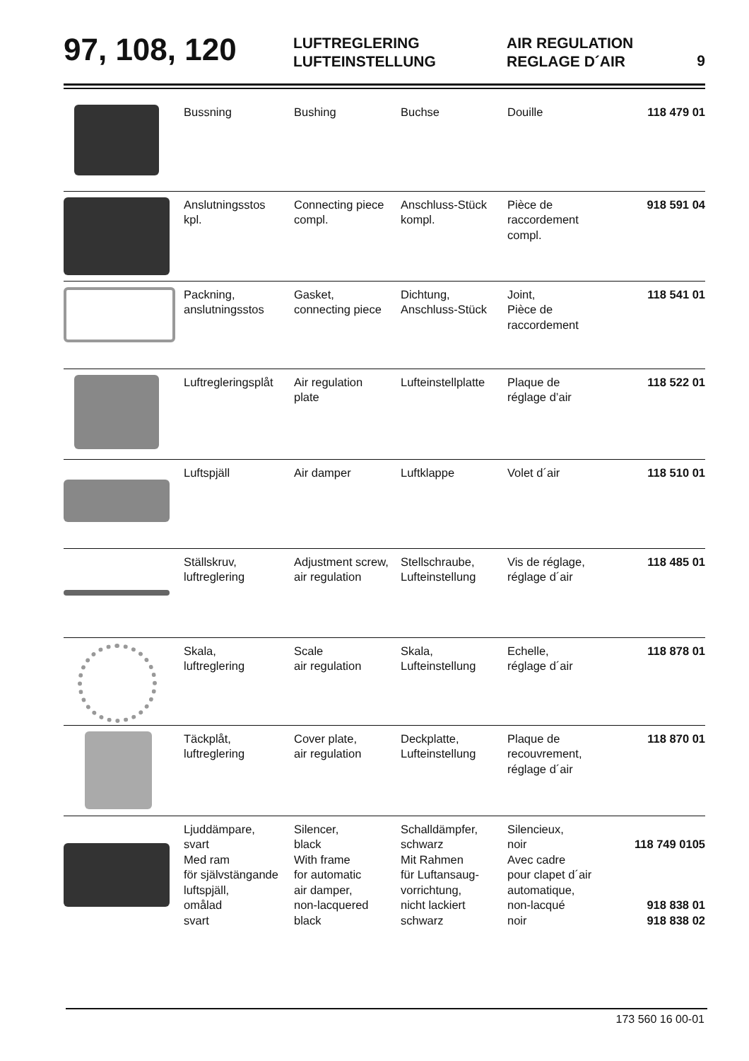97, 108, 120
LUFTREGLERING
LUFTEINSTELLUNG
AIR REGULATION
REGLAGE D´AIR
9
| | Bussning | Bushing | Buchse | Douille | 118 479 01 |
| | Anslutningsstos kpl. | Connecting piece compl. | Anschluss-Stück kompl. | Pièce de raccordement compl. | 918 591 04 |
| | Packning, anslutningsstos | Gasket, connecting piece | Dichtung, Anschluss-Stück | Joint, Pièce de raccordement | 118 541 01 |
| | Luftregleringsplåt | Air regulation plate | Lufteinstellplatte | Plaque de réglage d’air | 118 522 01 |
| | Luftspjäll | Air damper | Luftklappe | Volet d´air | 118 510 01 |
| | Ställskruv, luftreglering | Adjustment screw, air regulation | Stellschraube, Lufteinstellung | Vis de réglage, réglage d´air | 118 485 01 |
| | Skala, luftreglering | Scale air regulation | Skala, Lufteinstellung | Echelle, réglage d´air | 118 878 01 |
| | Täckplåt, luftreglering | Cover plate, air regulation | Deckplatte, Lufteinstellung | Plaque de recouvrement, réglage d´air | 118 870 01 |
| | Ljuddämpare, svart Med ram för självstängande luftspjäll, omålad svart | Silencer, black With frame for automatic air damper, non-lacquered black | Schalldämpfer, schwarz Mit Rahmen für Luftansaug- vorrichtung, nicht lackiert schwarz | Silencieux, noir Avec cadre pour clapet d´air automatique, non-lacqué noir | 118 749 0105 918 838 01 918 838 02 |
173 560 16 00-01